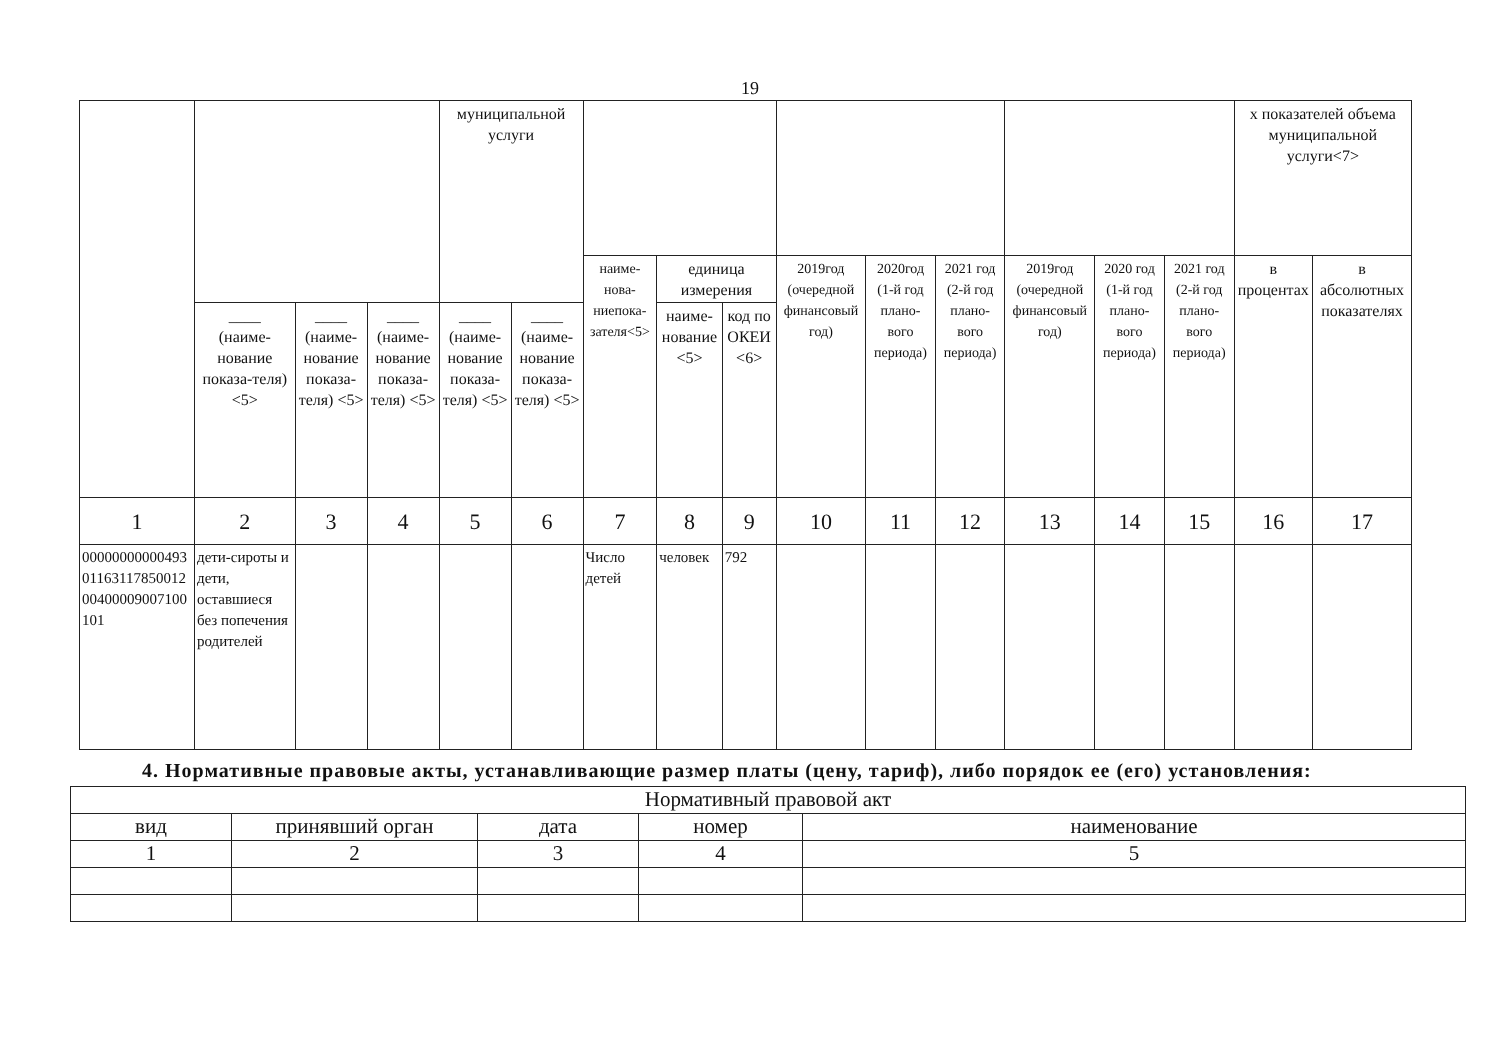19
| | | | | муниципальной услуги | | | | | | | | | | | х показателей объема муниципальной услуги<7> | |
| | | | | | | наиме-нова-ниепока-зателя<5> | единица измерения | | 2019год (очередной финансовый год) | 2020год (1-й год плано-вого периода) | 2021 год (2-й год плано-вого периода) | 2019год (очередной финансовый год) | 2020 год (1-й год плано-вого периода) | 2021 год (2-й год плано-вого периода) | в процентах | в абсолютных показателях |
| | ____ (наиме-нование показа-теля) <5> | ____ (наиме-нование показа-теля) <5> | ____ (наиме-нование показа-теля) <5> | ____ (наиме-нование показа-теля) <5> | ____ (наиме-нование показа-теля) <5> | | наиме-нование <5> | код по ОКЕИ <6> | | | | | | | | |
| 1 | 2 | 3 | 4 | 5 | 6 | 7 | 8 | 9 | 10 | 11 | 12 | 13 | 14 | 15 | 16 | 17 |
| 000000000004930116311785001200400009007100101 | дети-сироты и дети, оставшиеся без попечения родителей | | | | | Число детей | человек | 792 | | | | | | | | |
4. Нормативные правовые акты, устанавливающие размер платы (цену, тариф), либо порядок ее (его) установления:
| Нормативный правовой акт | | | | |
| вид | принявший орган | дата | номер | наименование |
| 1 | 2 | 3 | 4 | 5 |